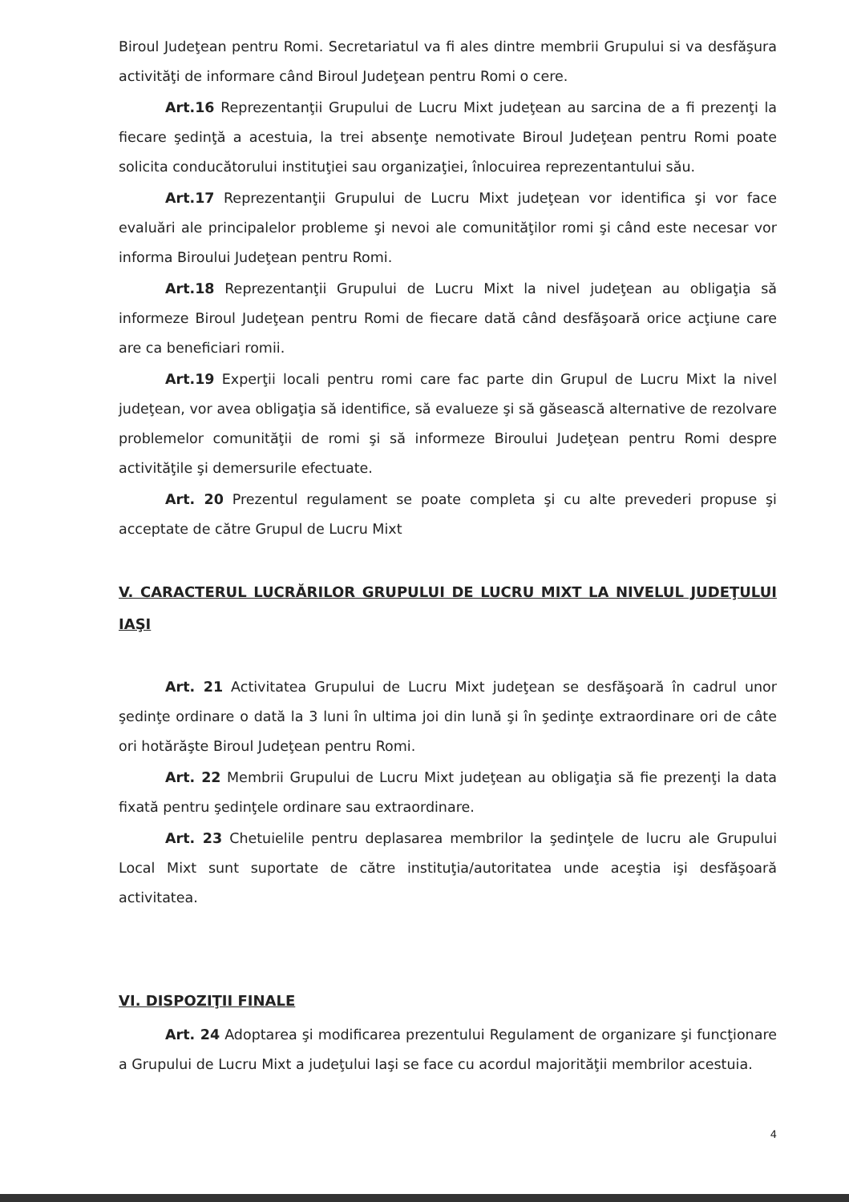Biroul Judeţean pentru Romi. Secretariatul va fi ales dintre membrii Grupului si va desfăşura activităţi de informare când Biroul Judeţean pentru Romi o cere.
Art.16 Reprezentanţii Grupului de Lucru Mixt judeţean au sarcina de a fi prezenţi la fiecare şedinţă a acestuia, la trei absenţe nemotivate Biroul Judeţean pentru Romi poate solicita conducătorului instituţiei sau organizaţiei, înlocuirea reprezentantului său.
Art.17 Reprezentanţii Grupului de Lucru Mixt judeţean vor identifica şi vor face evaluări ale principalelor probleme şi nevoi ale comunităţilor romi şi când este necesar vor informa Biroului Judeţean pentru Romi.
Art.18 Reprezentanţii Grupului de Lucru Mixt la nivel judeţean au obligaţia să informeze Biroul Judeţean pentru Romi de fiecare dată când desfăşoară orice acţiune care are ca beneficiari romii.
Art.19 Experţii locali pentru romi care fac parte din Grupul de Lucru Mixt la nivel judeţean, vor avea obligaţia să identifice, să evalueze şi să găsească alternative de rezolvare problemelor comunităţii de romi şi să informeze Biroului Judeţean pentru Romi despre activităţile şi demersurile efectuate.
Art. 20 Prezentul regulament se poate completa şi cu alte prevederi propuse şi acceptate de către Grupul de Lucru Mixt
V. CARACTERUL LUCRĂRILOR GRUPULUI DE LUCRU MIXT LA NIVELUL JUDEŢULUI IAŞI
Art. 21 Activitatea Grupului de Lucru Mixt judeţean se desfăşoară în cadrul unor şedinţe ordinare o dată la 3 luni în ultima joi din lună şi în şedinţe extraordinare ori de câte ori hotărăşte Biroul Judeţean pentru Romi.
Art. 22 Membrii Grupului de Lucru Mixt judeţean au obligaţia să fie prezenţi la data fixată pentru şedinţele ordinare sau extraordinare.
Art. 23 Chetuielile pentru deplasarea membrilor la şedinţele de lucru ale Grupului Local Mixt sunt suportate de către instituţia/autoritatea unde aceştia işi desfăşoară activitatea.
VI. DISPOZIŢII FINALE
Art. 24 Adoptarea şi modificarea prezentului Regulament de organizare şi funcţionare a Grupului de Lucru Mixt a judeţului Iaşi se face cu acordul majorităţii membrilor acestuia.
4